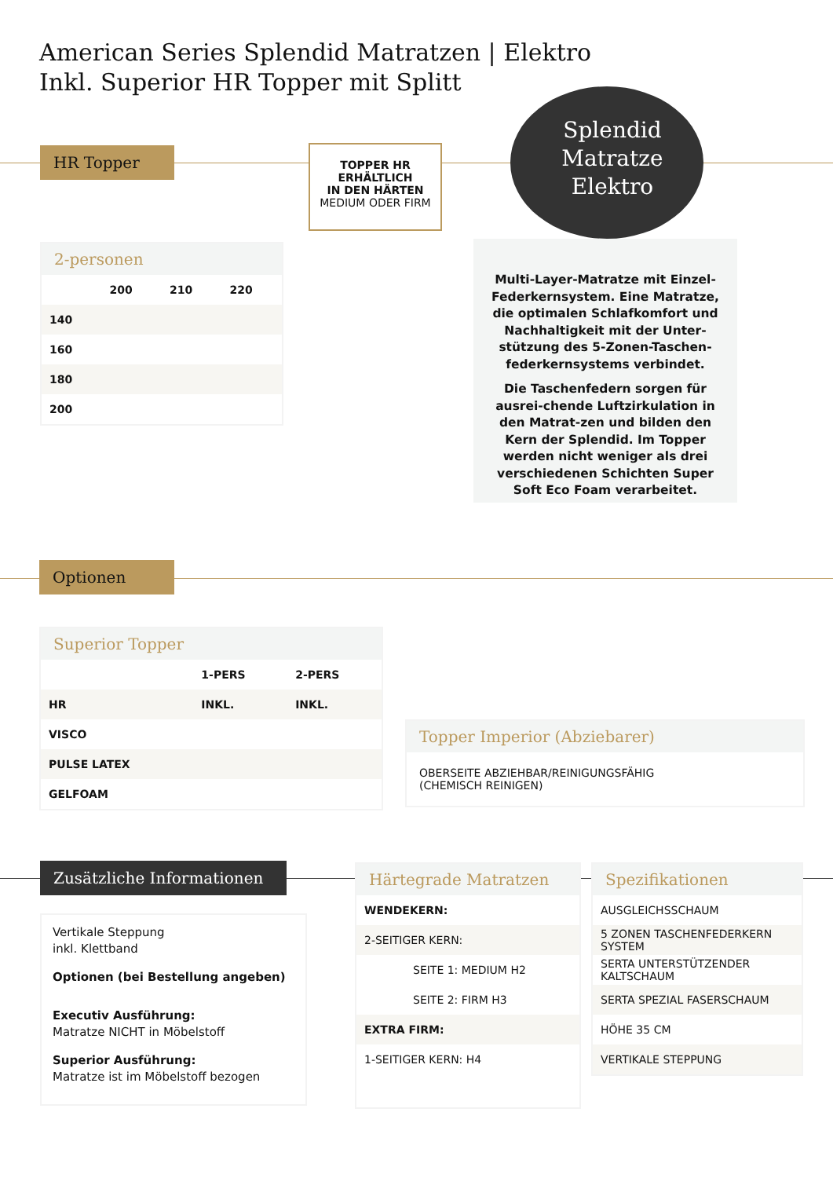American Series Splendid Matratzen | Elektro
Inkl. Superior HR Topper mit Splitt
HR Topper
TOPPER HR
ERHÄLTLICH
IN DEN HÄRTEN
MEDIUM ODER FIRM
Splendid
Matratze
Elektro
2-personen
| | 200 | 210 | 220 |
| --- | --- | --- | --- |
| 140 | | | |
| 160 | | | |
| 180 | | | |
| 200 | | | |
Multi-Layer-Matratze mit Einzel-Federkernsystem. Eine Matratze, die optimalen Schlafkomfort und Nachhaltigkeit mit der Unter-stützung des 5-Zonen-Taschen-federkernsystems verbindet.
Die Taschenfedern sorgen für ausrei-chende Luftzirkulation in den Matrat-zen und bilden den Kern der Splendid. Im Topper werden nicht weniger als drei verschiedenen Schichten Super Soft Eco Foam verarbeitet.
Optionen
Superior Topper
| | 1-PERS | 2-PERS |
| --- | --- | --- |
| HR | INKL. | INKL. |
| VISCO | | |
| PULSE LATEX | | |
| GELFOAM | | |
Topper Imperior (Abziebarer)
OBERSEITE ABZIEHBAR/REINIGUNGSFÄHIG
(CHEMISCH REINIGEN)
Zusätzliche Informationen
Vertikale Steppung
inkl. Klettband
Optionen (bei Bestellung angeben)
Executiv Ausführung:
Matratze NICHT in Möbelstoff
Superior Ausführung:
Matratze ist im Möbelstoff bezogen
Härtegrade Matratzen
| WENDEKERN: |
| 2-SEITIGER KERN: |
| SEITE 1: MEDIUM H2 |
| SEITE 2: FIRM H3 |
| EXTRA FIRM: |
| 1-SEITIGER KERN: H4 |
Spezifikationen
| AUSGLEICHSSCHAUM |
| 5 ZONEN TASCHENFEDERKERN SYSTEM |
| SERTA UNTERSTÜTZENDER KALTSCHAUM |
| SERTA SPEZIAL FASERSCHAUM |
| HÖHE 35 CM |
| VERTIKALE STEPPUNG |